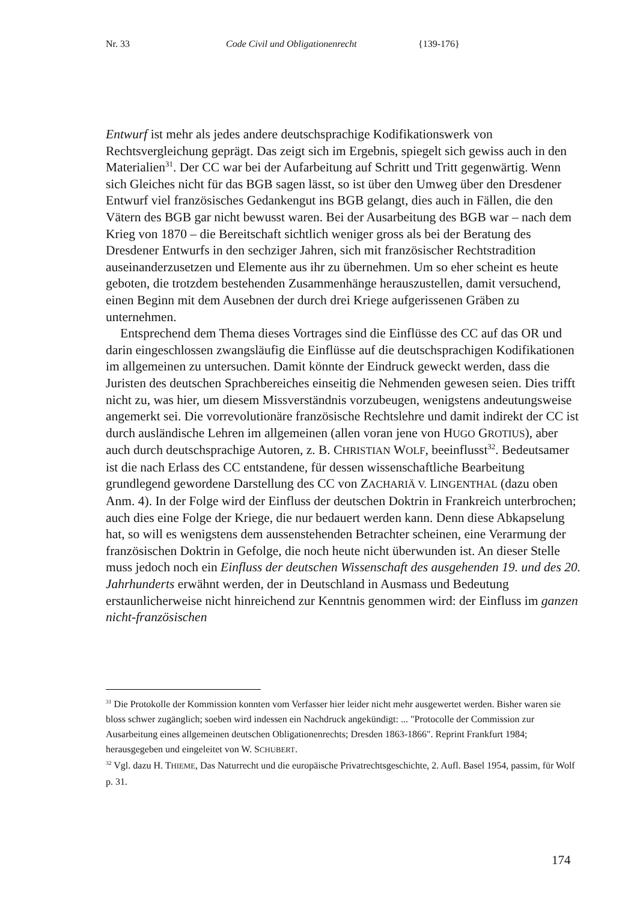Nr. 33 Code Civil und Obligationenrecht {139-176}
Entwurf ist mehr als jedes andere deutschsprachige Kodifikationswerk von Rechtsvergleichung geprägt. Das zeigt sich im Ergebnis, spiegelt sich gewiss auch in den Materialien<sup>31</sup>. Der CC war bei der Aufarbeitung auf Schritt und Tritt gegenwärtig. Wenn sich Gleiches nicht für das BGB sagen lässt, so ist über den Umweg über den Dresdener Entwurf viel französisches Gedankengut ins BGB gelangt, dies auch in Fällen, die den Vätern des BGB gar nicht bewusst waren. Bei der Ausarbeitung des BGB war – nach dem Krieg von 1870 – die Bereitschaft sichtlich weniger gross als bei der Beratung des Dresdener Entwurfs in den sechziger Jahren, sich mit französischer Rechtstradition auseinanderzusetzen und Elemente aus ihr zu übernehmen. Um so eher scheint es heute geboten, die trotzdem bestehenden Zusammenhänge herauszustellen, damit versuchend, einen Beginn mit dem Ausebnen der durch drei Kriege aufgerissenen Gräben zu unternehmen.
Entsprechend dem Thema dieses Vortrages sind die Einflüsse des CC auf das OR und darin eingeschlossen zwangsläufig die Einflüsse auf die deutschsprachigen Kodifikationen im allgemeinen zu untersuchen. Damit könnte der Eindruck geweckt werden, dass die Juristen des deutschen Sprachbereiches einseitig die Nehmenden gewesen seien. Dies trifft nicht zu, was hier, um diesem Missverständnis vorzubeugen, wenigstens andeutungsweise angemerkt sei. Die vorrevolutionäre französische Rechtslehre und damit indirekt der CC ist durch ausländische Lehren im allgemeinen (allen voran jene von HUGO GROTIUS), aber auch durch deutschsprachige Autoren, z. B. CHRISTIAN WOLF, beeinflusst<sup>32</sup>. Bedeutsamer ist die nach Erlass des CC entstandene, für dessen wissenschaftliche Bearbeitung grundlegend gewordene Darstellung des CC von ZACHARIÄ V. LINGENTHAL (dazu oben Anm. 4). In der Folge wird der Einfluss der deutschen Doktrin in Frankreich unterbrochen; auch dies eine Folge der Kriege, die nur bedauert werden kann. Denn diese Abkapselung hat, so will es wenigstens dem aussenstehenden Betrachter scheinen, eine Verarmung der französischen Doktrin in Gefolge, die noch heute nicht überwunden ist. An dieser Stelle muss jedoch noch ein Einfluss der deutschen Wissenschaft des ausgehenden 19. und des 20. Jahrhunderts erwähnt werden, der in Deutschland in Ausmass und Bedeutung erstaunlicherweise nicht hinreichend zur Kenntnis genommen wird: der Einfluss im ganzen nicht-französischen
<sup>31</sup> Die Protokolle der Kommission konnten vom Verfasser hier leider nicht mehr ausgewertet werden. Bisher waren sie bloss schwer zugänglich; soeben wird indessen ein Nachdruck angekündigt: ... "Protocolle der Commission zur Ausarbeitung eines allgemeinen deutschen Obligationenrechts; Dresden 1863-1866". Reprint Frankfurt 1984; herausgegeben und eingeleitet von W. SCHUBERT.
<sup>32</sup> Vgl. dazu H. THIEME, Das Naturrecht und die europäische Privatrechtsgeschichte, 2. Aufl. Basel 1954, passim, für Wolf p. 31.
174